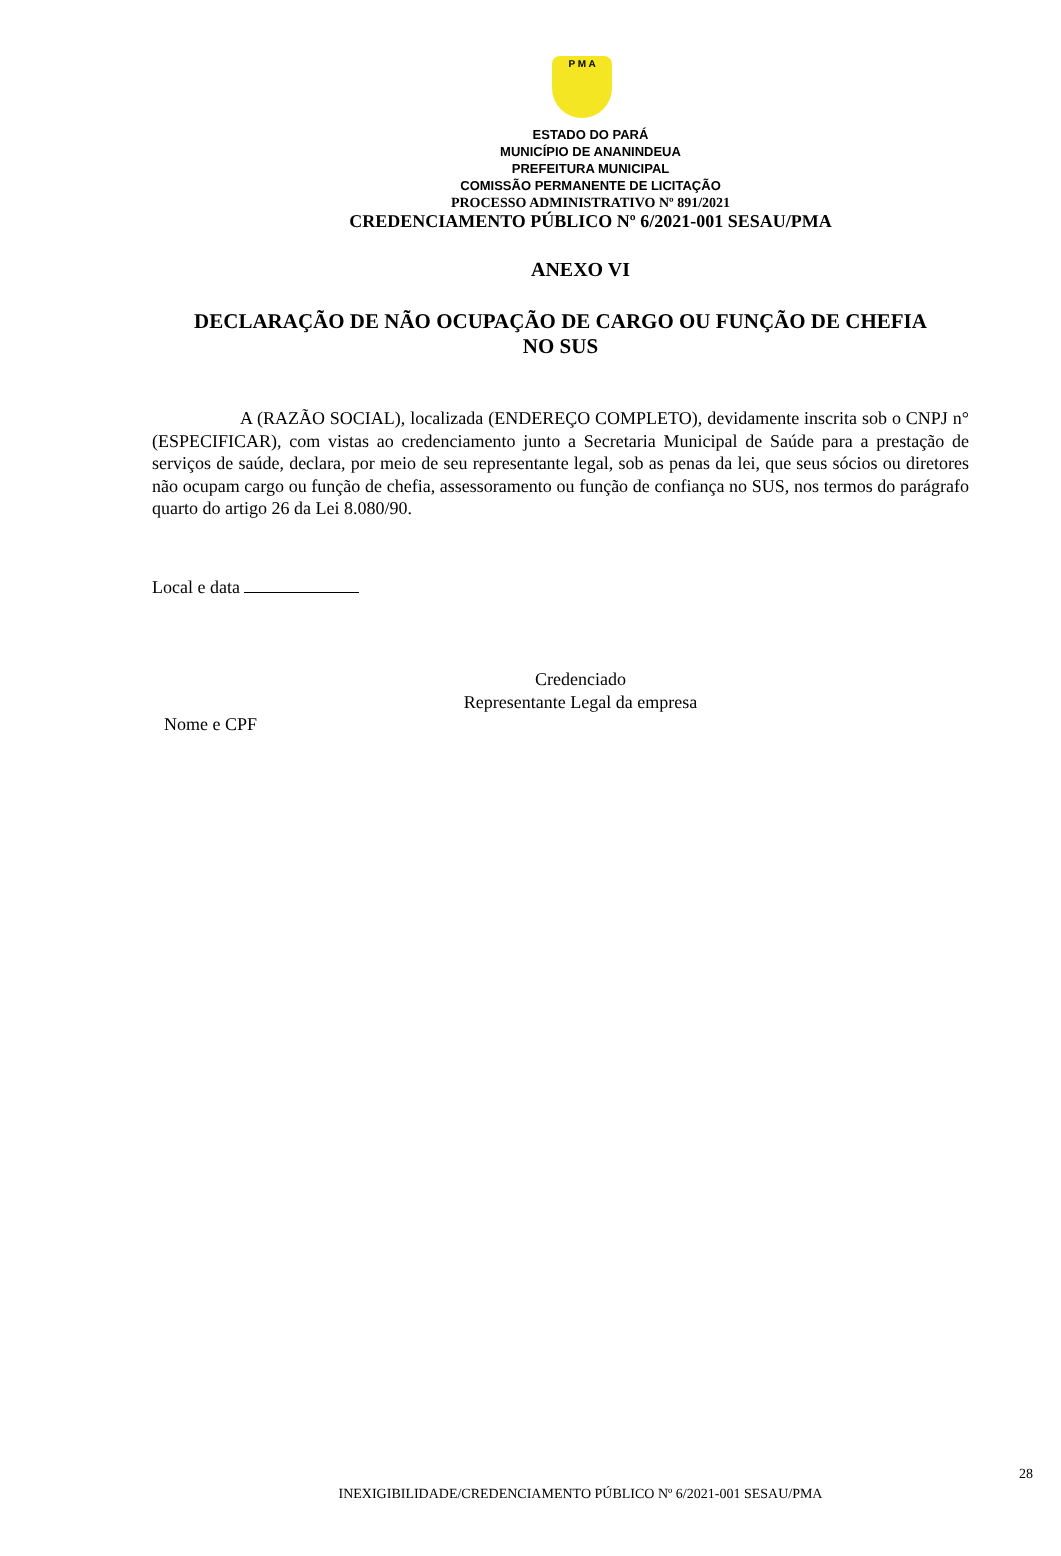P M A
ESTADO DO PARÁ
MUNICÍPIO DE ANANINDEUA
PREFEITURA MUNICIPAL
COMISSÃO PERMANENTE DE LICITAÇÃO
PROCESSO ADMINISTRATIVO Nº 891/2021
CREDENCIAMENTO PÚBLICO Nº 6/2021-001 SESAU/PMA
ANEXO VI
DECLARAÇÃO DE NÃO OCUPAÇÃO DE CARGO OU FUNÇÃO DE CHEFIA NO SUS
A (RAZÃO SOCIAL), localizada (ENDEREÇO COMPLETO), devidamente inscrita sob o CNPJ n° (ESPECIFICAR), com vistas ao credenciamento junto a Secretaria Municipal de Saúde para a prestação de serviços de saúde, declara, por meio de seu representante legal, sob as penas da lei, que seus sócios ou diretores não ocupam cargo ou função de chefia, assessoramento ou função de confiança no SUS, nos termos do parágrafo quarto do artigo 26 da Lei 8.080/90.
Local e data
Credenciado
Representante Legal da empresa
Nome e CPF
28
INEXIGIBILIDADE/CREDENCIAMENTO PÚBLICO Nº 6/2021-001 SESAU/PMA